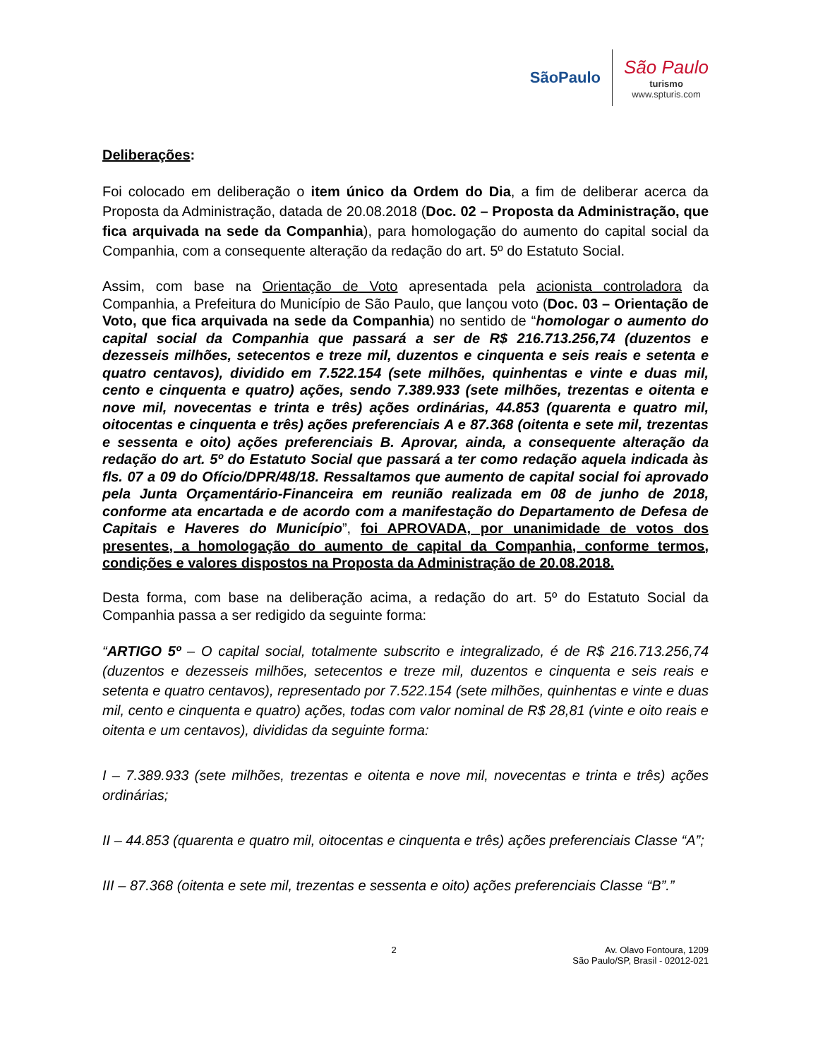SãoPaulo
São Paulo
turismo
www.spturis.com
Deliberações:
Foi colocado em deliberação o item único da Ordem do Dia, a fim de deliberar acerca da Proposta da Administração, datada de 20.08.2018 (Doc. 02 – Proposta da Administração, que fica arquivada na sede da Companhia), para homologação do aumento do capital social da Companhia, com a consequente alteração da redação do art. 5º do Estatuto Social.
Assim, com base na Orientação de Voto apresentada pela acionista controladora da Companhia, a Prefeitura do Município de São Paulo, que lançou voto (Doc. 03 – Orientação de Voto, que fica arquivada na sede da Companhia) no sentido de “homologar o aumento do capital social da Companhia que passará a ser de R$ 216.713.256,74 (duzentos e dezesseis milhões, setecentos e treze mil, duzentos e cinquenta e seis reais e setenta e quatro centavos), dividido em 7.522.154 (sete milhões, quinhentas e vinte e duas mil, cento e cinquenta e quatro) ações, sendo 7.389.933 (sete milhões, trezentas e oitenta e nove mil, novecentas e trinta e três) ações ordinárias, 44.853 (quarenta e quatro mil, oitocentas e cinquenta e três) ações preferenciais A e 87.368 (oitenta e sete mil, trezentas e sessenta e oito) ações preferenciais B. Aprovar, ainda, a consequente alteração da redação do art. 5º do Estatuto Social que passará a ter como redação aquela indicada às fls. 07 a 09 do Ofício/DPR/48/18. Ressaltamos que aumento de capital social foi aprovado pela Junta Orçamentário-Financeira em reunião realizada em 08 de junho de 2018, conforme ata encartada e de acordo com a manifestação do Departamento de Defesa de Capitais e Haveres do Município”, foi APROVADA, por unanimidade de votos dos presentes, a homologação do aumento de capital da Companhia, conforme termos, condições e valores dispostos na Proposta da Administração de 20.08.2018.
Desta forma, com base na deliberação acima, a redação do art. 5º do Estatuto Social da Companhia passa a ser redigido da seguinte forma:
“ARTIGO 5º – O capital social, totalmente subscrito e integralizado, é de R$ 216.713.256,74 (duzentos e dezesseis milhões, setecentos e treze mil, duzentos e cinquenta e seis reais e setenta e quatro centavos), representado por 7.522.154 (sete milhões, quinhentas e vinte e duas mil, cento e cinquenta e quatro) ações, todas com valor nominal de R$ 28,81 (vinte e oito reais e oitenta e um centavos), divididas da seguinte forma:
I – 7.389.933 (sete milhões, trezentas e oitenta e nove mil, novecentas e trinta e três) ações ordinárias;
II – 44.853 (quarenta e quatro mil, oitocentas e cinquenta e três) ações preferenciais Classe “A”;
III – 87.368 (oitenta e sete mil, trezentas e sessenta e oito) ações preferenciais Classe “B”.”
2 Av. Olavo Fontoura, 1209
São Paulo/SP, Brasil - 02012-021